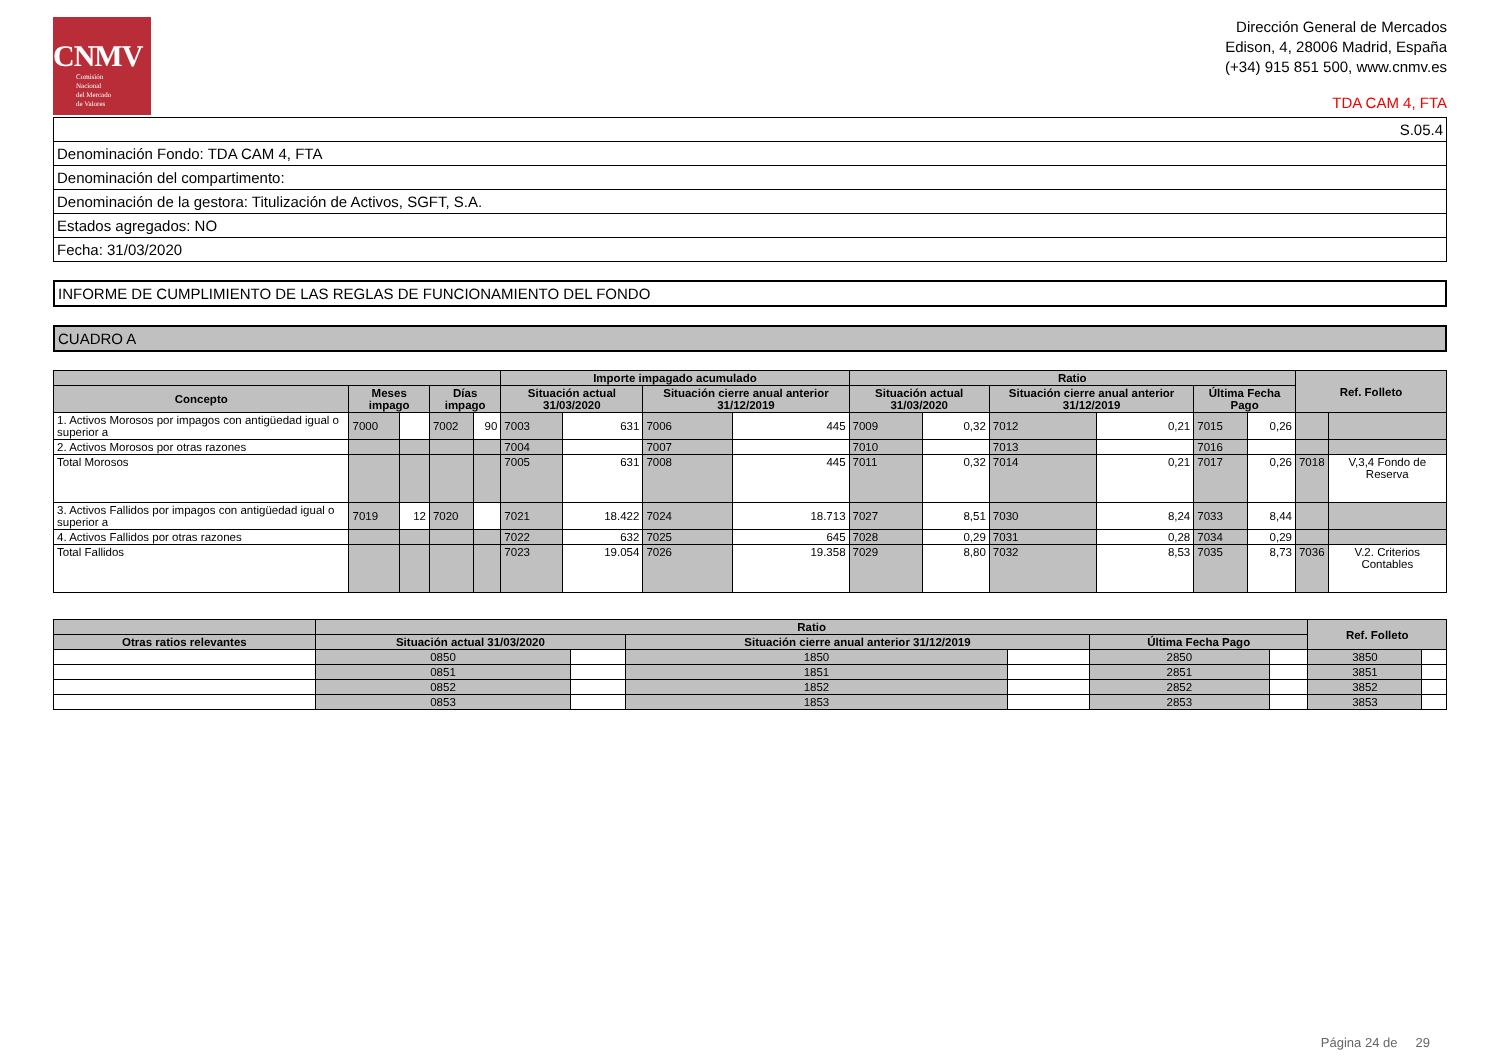CNMV
Comisión
Nacional
del Mercado
de Valores
Dirección General de Mercados
Edison, 4, 28006 Madrid, España
(+34) 915 851 500, www.cnmv.es
TDA CAM 4, FTA
| S.05.4 |
| Denominación Fondo: TDA CAM 4, FTA |
| Denominación del compartimento: |
| Denominación de la gestora: Titulización de Activos, SGFT, S.A. |
| Estados agregados: NO |
| Fecha: 31/03/2020 |
INFORME DE CUMPLIMIENTO DE LAS REGLAS DE FUNCIONAMIENTO DEL FONDO
CUADRO A
| | | | | | Importe impagado acumulado | | | | Ratio | | | | | | Ref. Folleto | |
| --- | --- | --- | --- | --- | --- | --- | --- | --- | --- | --- | --- | --- | --- | --- | --- | --- |
| Concepto | Meses impago | | Días impago | | Situación actual 31/03/2020 | | Situación cierre anual anterior 31/12/2019 | | Situación actual 31/03/2020 | | Situación cierre anual anterior 31/12/2019 | | Última Fecha Pago | | | |
| 1. Activos Morosos por impagos con antigüedad igual o superior a | 7000 | | 7002 | 90 | 7003 | 631 | 7006 | 445 | 7009 | 0,32 | 7012 | 0,21 | 7015 | 0,26 | | |
| 2. Activos Morosos por otras razones | | | | | 7004 | | 7007 | | 7010 | | 7013 | | 7016 | | | |
| Total Morosos | | | | | 7005 | 631 | 7008 | 445 | 7011 | 0,32 | 7014 | 0,21 | 7017 | 0,26 | 7018 | V,3,4 Fondo de Reserva |
| 3. Activos Fallidos por impagos con antigüedad igual o superior a | 7019 | 12 | 7020 | | 7021 | 18.422 | 7024 | 18.713 | 7027 | 8,51 | 7030 | 8,24 | 7033 | 8,44 | | |
| 4. Activos Fallidos por otras razones | | | | | 7022 | 632 | 7025 | 645 | 7028 | 0,29 | 7031 | 0,28 | 7034 | 0,29 | | |
| Total Fallidos | | | | | 7023 | 19.054 | 7026 | 19.358 | 7029 | 8,80 | 7032 | 8,53 | 7035 | 8,73 | 7036 | V.2. Criterios Contables |
| | Ratio | | | | | | Ref. Folleto | |
| --- | --- | --- | --- | --- | --- | --- | --- | --- |
| Otras ratios relevantes | Situación actual 31/03/2020 | | Situación cierre anual anterior 31/12/2019 | | Última Fecha Pago | | | |
| | 0850 | | 1850 | | 2850 | | 3850 | |
| | 0851 | | 1851 | | 2851 | | 3851 | |
| | 0852 | | 1852 | | 2852 | | 3852 | |
| | 0853 | | 1853 | | 2853 | | 3853 | |
Página 24 de 29